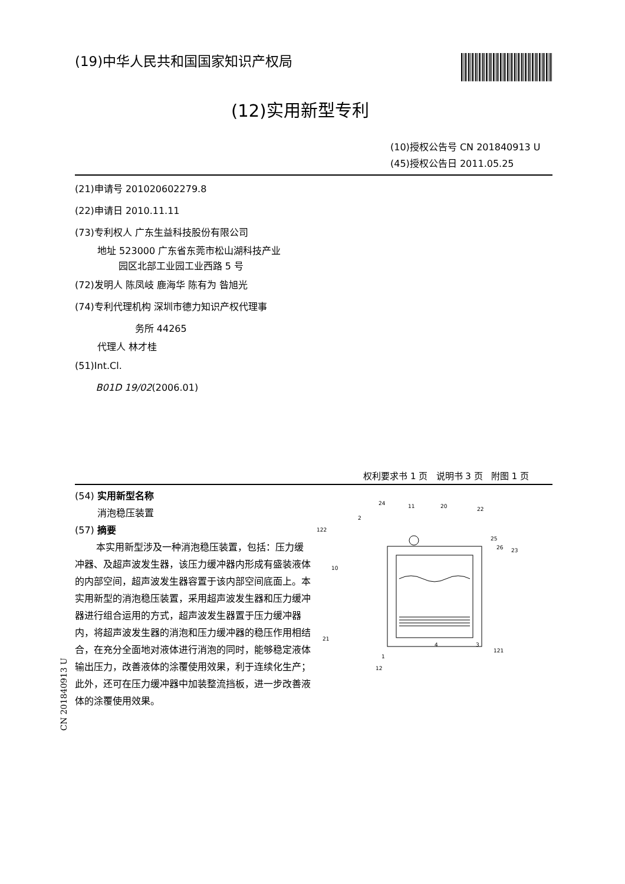(19)中华人民共和国国家知识产权局
(12)实用新型专利
(10)授权公告号 CN 201840913 U
(45)授权公告日 2011.05.25
(21)申请号 201020602279.8
(22)申请日 2010.11.11
(73)专利权人 广东生益科技股份有限公司
地址 523000 广东省东莞市松山湖科技产业
园区北部工业园工业西路 5 号
(72)发明人 陈凤岐 鹿海华 陈有为 昝旭光
(74)专利代理机构 深圳市德力知识产权代理事
务所 44265
代理人 林才桂
(51)Int.Cl.
B01D 19/02(2006.01)
权利要求书 1 页 说明书 3 页 附图 1 页
(54) 实用新型名称
消泡稳压装置
(57) 摘要
本实用新型涉及一种消泡稳压装置，包括：压力缓冲器、及超声波发生器，该压力缓冲器内形成有盛装液体的内部空间，超声波发生器容置于该内部空间底面上。本实用新型的消泡稳压装置，采用超声波发生器和压力缓冲器进行组合运用的方式，超声波发生器置于压力缓冲器内，将超声波发生器的消泡和压力缓冲器的稳压作用相结合，在充分全面地对液体进行消泡的同时，能够稳定液体输出压力，改善液体的涂覆使用效果，利于连续化生产；此外，还可在压力缓冲器中加装整流挡板，进一步改善液体的涂覆使用效果。
24
11
20
22
2
122
25
26
23
10
21
12
1
4
3
121
CN 201840913 U